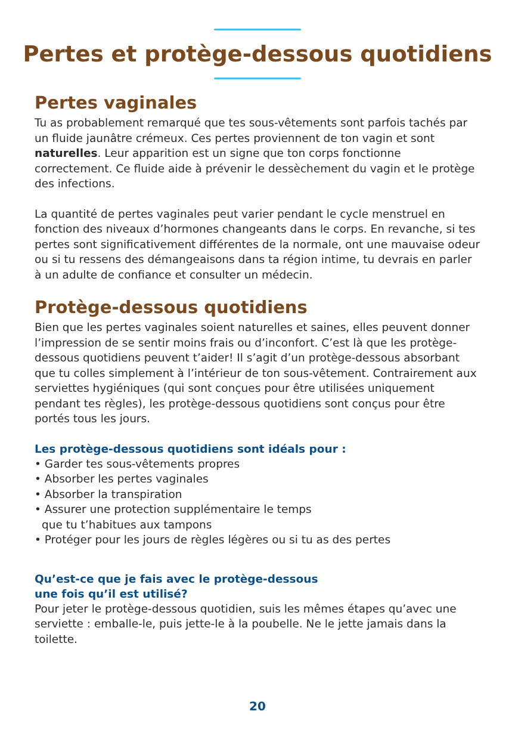Pertes et protège-dessous quotidiens
Pertes vaginales
Tu as probablement remarqué que tes sous-vêtements sont parfois tachés par un fluide jaunâtre crémeux. Ces pertes proviennent de ton vagin et sont naturelles. Leur apparition est un signe que ton corps fonctionne correctement. Ce fluide aide à prévenir le dessèchement du vagin et le protège des infections.
La quantité de pertes vaginales peut varier pendant le cycle menstruel en fonction des niveaux d’hormones changeants dans le corps. En revanche, si tes pertes sont significativement différentes de la normale, ont une mauvaise odeur ou si tu ressens des démangeaisons dans ta région intime, tu devrais en parler à un adulte de confiance et consulter un médecin.
Protège-dessous quotidiens
Bien que les pertes vaginales soient naturelles et saines, elles peuvent donner l’impression de se sentir moins frais ou d’inconfort. C’est là que les protège-dessous quotidiens peuvent t’aider! Il s’agit d’un protège-dessous absorbant que tu colles simplement à l’intérieur de ton sous-vêtement. Contrairement aux serviettes hygiéniques (qui sont conçues pour être utilisées uniquement pendant tes règles), les protège-dessous quotidiens sont conçus pour être portés tous les jours.
Les protège-dessous quotidiens sont idéals pour :
• Garder tes sous-vêtements propres
• Absorber les pertes vaginales
• Absorber la transpiration
• Assurer une protection supplémentaire le temps
que tu t’habitues aux tampons
• Protéger pour les jours de règles légères ou si tu as des pertes
Qu’est-ce que je fais avec le protège-dessous
une fois qu’il est utilisé?
Pour jeter le protège-dessous quotidien, suis les mêmes étapes qu’avec une serviette : emballe-le, puis jette-le à la poubelle. Ne le jette jamais dans la toilette.
20